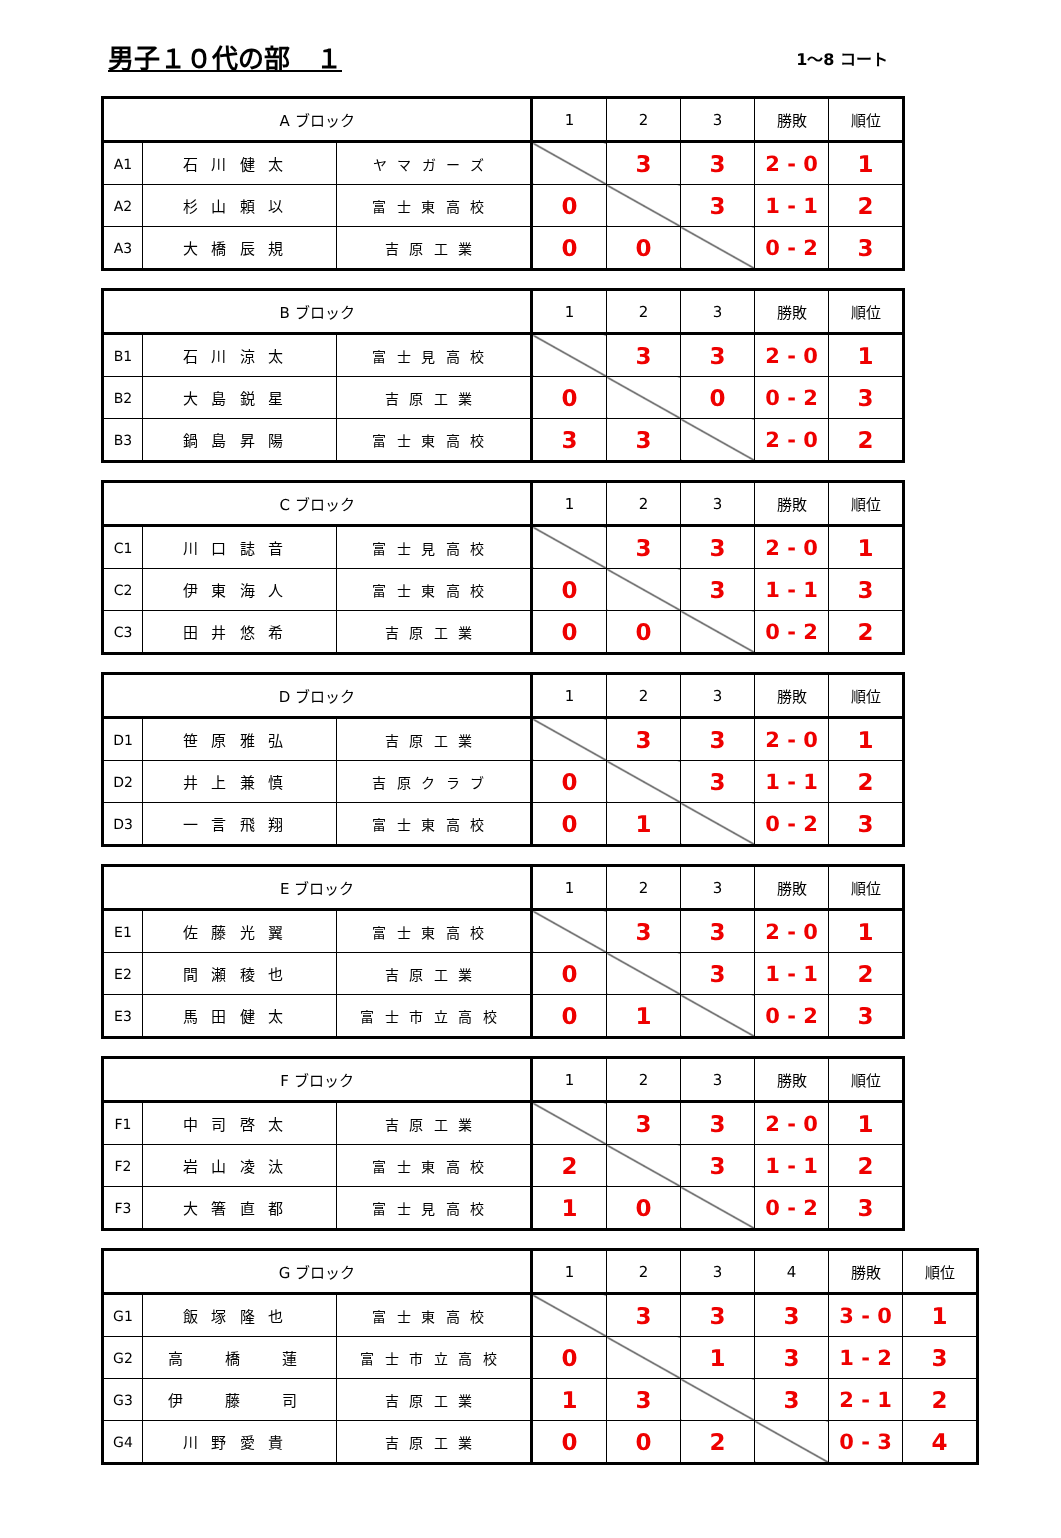男子１０代の部　１
1～8 コート
| A ブロック | | | 1 | 2 | 3 | 勝敗 | 順位 |
| --- | --- | --- | --- | --- | --- | --- | --- |
| A1 | 石川健太 | ヤマガーズ | | 3 | 3 | 2 - 0 | 1 |
| A2 | 杉山頼以 | 富士東高校 | 0 | | 3 | 1 - 1 | 2 |
| A3 | 大橋辰規 | 吉原工業 | 0 | 0 | | 0 - 2 | 3 |
| B ブロック | | | 1 | 2 | 3 | 勝敗 | 順位 |
| --- | --- | --- | --- | --- | --- | --- | --- |
| B1 | 石川涼太 | 富士見高校 | | 3 | 3 | 2 - 0 | 1 |
| B2 | 大島鋭星 | 吉原工業 | 0 | | 0 | 0 - 2 | 3 |
| B3 | 鍋島昇陽 | 富士東高校 | 3 | 3 | | 2 - 0 | 2 |
| C ブロック | | | 1 | 2 | 3 | 勝敗 | 順位 |
| --- | --- | --- | --- | --- | --- | --- | --- |
| C1 | 川口誌音 | 富士見高校 | | 3 | 3 | 2 - 0 | 1 |
| C2 | 伊東海人 | 富士東高校 | 0 | | 3 | 1 - 1 | 3 |
| C3 | 田井悠希 | 吉原工業 | 0 | 0 | | 0 - 2 | 2 |
| D ブロック | | | 1 | 2 | 3 | 勝敗 | 順位 |
| --- | --- | --- | --- | --- | --- | --- | --- |
| D1 | 笹原雅弘 | 吉原工業 | | 3 | 3 | 2 - 0 | 1 |
| D2 | 井上兼慎 | 吉原クラブ | 0 | | 3 | 1 - 1 | 2 |
| D3 | 一言飛翔 | 富士東高校 | 0 | 1 | | 0 - 2 | 3 |
| E ブロック | | | 1 | 2 | 3 | 勝敗 | 順位 |
| --- | --- | --- | --- | --- | --- | --- | --- |
| E1 | 佐藤光翼 | 富士東高校 | | 3 | 3 | 2 - 0 | 1 |
| E2 | 間瀬稜也 | 吉原工業 | 0 | | 3 | 1 - 1 | 2 |
| E3 | 馬田健太 | 富士市立高校 | 0 | 1 | | 0 - 2 | 3 |
| F ブロック | | | 1 | 2 | 3 | 勝敗 | 順位 |
| --- | --- | --- | --- | --- | --- | --- | --- |
| F1 | 中司啓太 | 吉原工業 | | 3 | 3 | 2 - 0 | 1 |
| F2 | 岩山凌汰 | 富士東高校 | 2 | | 3 | 1 - 1 | 2 |
| F3 | 大箸直都 | 富士見高校 | 1 | 0 | | 0 - 2 | 3 |
| G ブロック | | | 1 | 2 | 3 | 4 | 勝敗 | 順位 |
| --- | --- | --- | --- | --- | --- | --- | --- | --- |
| G1 | 飯塚隆也 | 富士東高校 | | 3 | 3 | 3 | 3 - 0 | 1 |
| G2 | 高 橋 蓮 | 富士市立高校 | 0 | | 1 | 3 | 1 - 2 | 3 |
| G3 | 伊 藤 司 | 吉原工業 | 1 | 3 | | 3 | 2 - 1 | 2 |
| G4 | 川野愛貴 | 吉原工業 | 0 | 0 | 2 | | 0 - 3 | 4 |